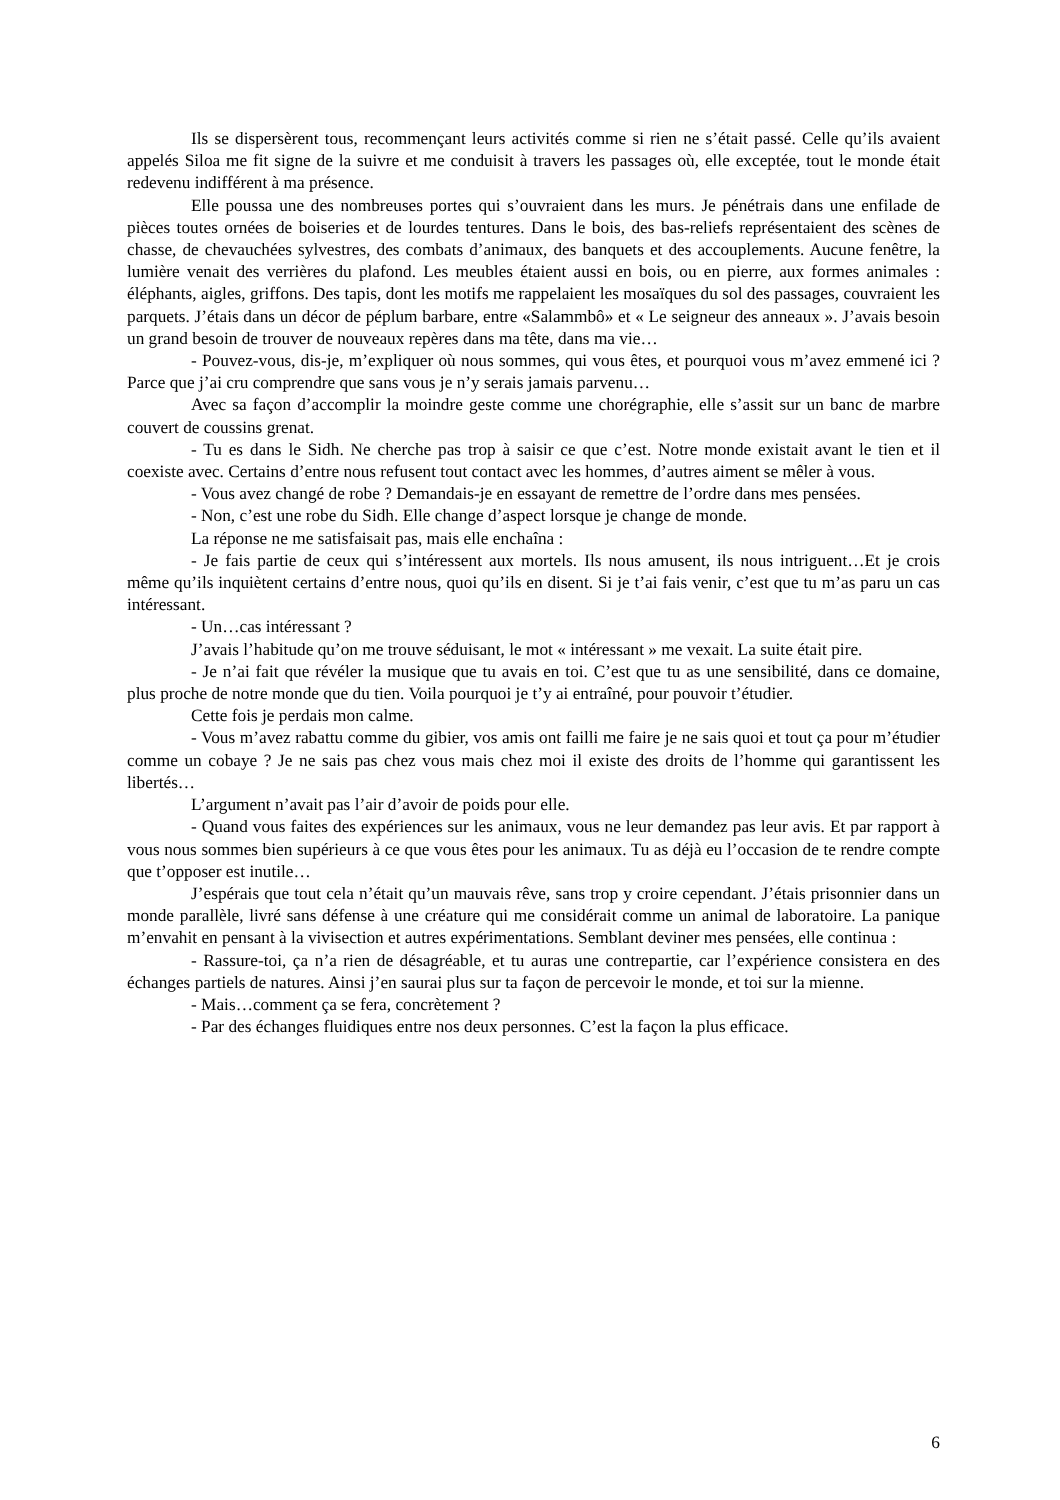Ils se dispersèrent tous, recommençant leurs activités comme si rien ne s’était passé. Celle qu’ils avaient appelés Siloa me fit signe de la suivre et me conduisit à travers les passages où, elle exceptée, tout le monde était redevenu indifférent à ma présence.
Elle poussa une des nombreuses portes qui s’ouvraient dans les murs. Je pénétrais dans une enfilade de pièces toutes ornées de boiseries et de lourdes tentures. Dans le bois, des bas-reliefs représentaient des scènes de chasse, de chevauchées sylvestres, des combats d’animaux, des banquets et des accouplements. Aucune fenêtre, la lumière venait des verrières du plafond. Les meubles étaient aussi en bois, ou en pierre, aux formes animales : éléphants, aigles, griffons. Des tapis, dont les motifs me rappelaient les mosaïques du sol des passages, couvraient les parquets. J’étais dans un décor de péplum barbare, entre «Salammbô» et « Le seigneur des anneaux ». J’avais besoin un grand besoin de trouver de nouveaux repères dans ma tête, dans ma vie…
- Pouvez-vous, dis-je, m’expliquer où nous sommes, qui vous êtes, et pourquoi vous m’avez emmené ici ? Parce que j’ai cru comprendre que sans vous je n’y serais jamais parvenu…
Avec sa façon d’accomplir la moindre geste comme une chorégraphie, elle s’assit sur un banc de marbre couvert de coussins grenat.
- Tu es dans le Sidh. Ne cherche pas trop à saisir ce que c’est. Notre monde existait avant le tien et il coexiste avec. Certains d’entre nous refusent tout contact avec les hommes, d’autres aiment se mêler à vous.
- Vous avez changé de robe ? Demandais-je en essayant de remettre de l’ordre dans mes pensées.
- Non, c’est une robe du Sidh. Elle change d’aspect lorsque je change de monde.
La réponse ne me satisfaisait pas, mais elle enchaîna :
- Je fais partie de ceux qui s’intéressent aux mortels. Ils nous amusent, ils nous intriguent…Et je crois même qu’ils inquiètent certains d’entre nous, quoi qu’ils en disent. Si je t’ai fais venir, c’est que tu m’as paru un cas intéressant.
- Un…cas intéressant ?
J’avais l’habitude qu’on me trouve séduisant, le mot « intéressant » me vexait. La suite était pire.
- Je n’ai fait que révéler la musique que tu avais en toi. C’est que tu as une sensibilité, dans ce domaine, plus proche de notre monde que du tien. Voila pourquoi je t’y ai entraîné, pour pouvoir t’étudier.
Cette fois je perdais mon calme.
- Vous m’avez rabattu comme du gibier, vos amis ont failli me faire je ne sais quoi et tout ça pour m’étudier comme un cobaye ? Je ne sais pas chez vous mais chez moi il existe des droits de l’homme qui garantissent les libertés…
L’argument n’avait pas l’air d’avoir de poids pour elle.
- Quand vous faites des expériences sur les animaux, vous ne leur demandez pas leur avis. Et par rapport à vous nous sommes bien supérieurs à ce que vous êtes pour les animaux. Tu as déjà eu l’occasion de te rendre compte que t’opposer est inutile…
J’espérais que tout cela n’était qu’un mauvais rêve, sans trop y croire cependant. J’étais prisonnier dans un monde parallèle, livré sans défense à une créature qui me considérait comme un animal de laboratoire. La panique m’envahit en pensant à la vivisection et autres expérimentations. Semblant deviner mes pensées, elle continua :
- Rassure-toi, ça n’a rien de désagréable, et tu auras une contrepartie, car l’expérience consistera en des échanges partiels de natures. Ainsi j’en saurai plus sur ta façon de percevoir le monde, et toi sur la mienne.
- Mais…comment ça se fera, concrètement ?
- Par des échanges fluidiques entre nos deux personnes. C’est la façon la plus efficace.
6